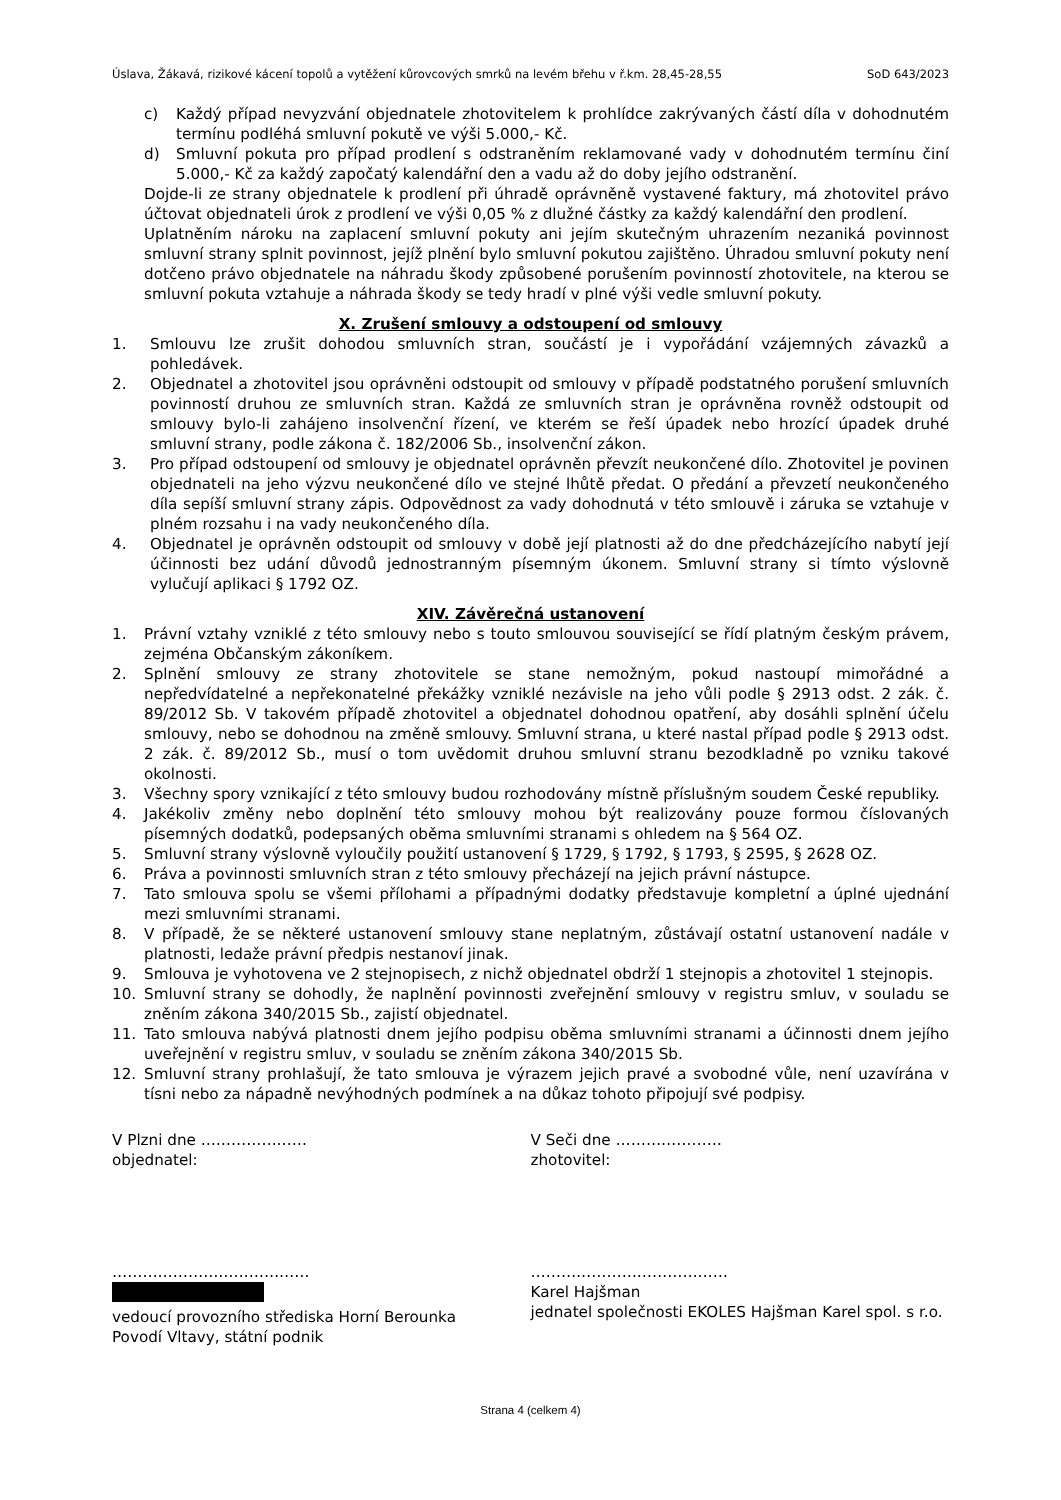Úslava, Žákavá, rizikové kácení topolů a vytěžení kůrovcových smrků na levém břehu v ř.km. 28,45-28,55 SoD 643/2023
c) Každý případ nevyzvání objednatele zhotovitelem k prohlídce zakrývaných částí díla v dohodnutém termínu podléhá smluvní pokutě ve výši 5.000,- Kč.
d) Smluvní pokuta pro případ prodlení s odstraněním reklamované vady v dohodnutém termínu činí 5.000,- Kč za každý započatý kalendářní den a vadu až do doby jejího odstranění.
Dojde-li ze strany objednatele k prodlení při úhradě oprávněně vystavené faktury, má zhotovitel právo účtovat objednateli úrok z prodlení ve výši 0,05 % z dlužné částky za každý kalendářní den prodlení.
Uplatněním nároku na zaplacení smluvní pokuty ani jejím skutečným uhrazením nezaniká povinnost smluvní strany splnit povinnost, jejíž plnění bylo smluvní pokutou zajištěno. Úhradou smluvní pokuty není dotčeno právo objednatele na náhradu škody způsobené porušením povinností zhotovitele, na kterou se smluvní pokuta vztahuje a náhrada škody se tedy hradí v plné výši vedle smluvní pokuty.
X. Zrušení smlouvy a odstoupení od smlouvy
1. Smlouvu lze zrušit dohodou smluvních stran, součástí je i vypořádání vzájemných závazků a pohledávek.
2. Objednatel a zhotovitel jsou oprávněni odstoupit od smlouvy v případě podstatného porušení smluvních povinností druhou ze smluvních stran. Každá ze smluvních stran je oprávněna rovněž odstoupit od smlouvy bylo-li zahájeno insolvenční řízení, ve kterém se řeší úpadek nebo hrozící úpadek druhé smluvní strany, podle zákona č. 182/2006 Sb., insolvenční zákon.
3. Pro případ odstoupení od smlouvy je objednatel oprávněn převzít neukončené dílo. Zhotovitel je povinen objednateli na jeho výzvu neukončené dílo ve stejné lhůtě předat. O předání a převzetí neukončeného díla sepíší smluvní strany zápis. Odpovědnost za vady dohodnutá v této smlouvě i záruka se vztahuje v plném rozsahu i na vady neukončeného díla.
4. Objednatel je oprávněn odstoupit od smlouvy v době její platnosti až do dne předcházejícího nabytí její účinnosti bez udání důvodů jednostranným písemným úkonem. Smluvní strany si tímto výslovně vylučují aplikaci § 1792 OZ.
XIV. Závěrečná ustanovení
1. Právní vztahy vzniklé z této smlouvy nebo s touto smlouvou související se řídí platným českým právem, zejména Občanským zákoníkem.
2. Splnění smlouvy ze strany zhotovitele se stane nemožným, pokud nastoupí mimořádné a nepředvídatelné a nepřekonatelné překážky vzniklé nezávisle na jeho vůli podle § 2913 odst. 2 zák. č. 89/2012 Sb. V takovém případě zhotovitel a objednatel dohodnou opatření, aby dosáhli splnění účelu smlouvy, nebo se dohodnou na změně smlouvy. Smluvní strana, u které nastal případ podle § 2913 odst. 2 zák. č. 89/2012 Sb., musí o tom uvědomit druhou smluvní stranu bezodkladně po vzniku takové okolnosti.
3. Všechny spory vznikající z této smlouvy budou rozhodovány místně příslušným soudem České republiky.
4. Jakékoliv změny nebo doplnění této smlouvy mohou být realizovány pouze formou číslovaných písemných dodatků, podepsaných oběma smluvními stranami s ohledem na § 564 OZ.
5. Smluvní strany výslovně vyloučily použití ustanovení § 1729, § 1792, § 1793, § 2595, § 2628 OZ.
6. Práva a povinnosti smluvních stran z této smlouvy přecházejí na jejich právní nástupce.
7. Tato smlouva spolu se všemi přílohami a případnými dodatky představuje kompletní a úplné ujednání mezi smluvními stranami.
8. V případě, že se některé ustanovení smlouvy stane neplatným, zůstávají ostatní ustanovení nadále v platnosti, ledaže právní předpis nestanoví jinak.
9. Smlouva je vyhotovena ve 2 stejnopisech, z nichž objednatel obdrží 1 stejnopis a zhotovitel 1 stejnopis.
10. Smluvní strany se dohodly, že naplnění povinnosti zveřejnění smlouvy v registru smluv, v souladu se zněním zákona 340/2015 Sb., zajistí objednatel.
11. Tato smlouva nabývá platnosti dnem jejího podpisu oběma smluvními stranami a účinnosti dnem jejího uveřejnění v registru smluv, v souladu se zněním zákona 340/2015 Sb.
12. Smluvní strany prohlašují, že tato smlouva je výrazem jejich pravé a svobodné vůle, není uzavírána v tísni nebo za nápadně nevýhodných podmínek a na důkaz tohoto připojují své podpisy.
V Plzni dne …………………
objednatel:
V Seči dne …………………
zhotovitel:
…………………………………
vedoucí provozního střediska Horní Berounka
Povodí Vltavy, státní podnik
…………………………………
Karel Hajšman
jednatel společnosti EKOLES Hajšman Karel spol. s r.o.
Strana 4 (celkem 4)